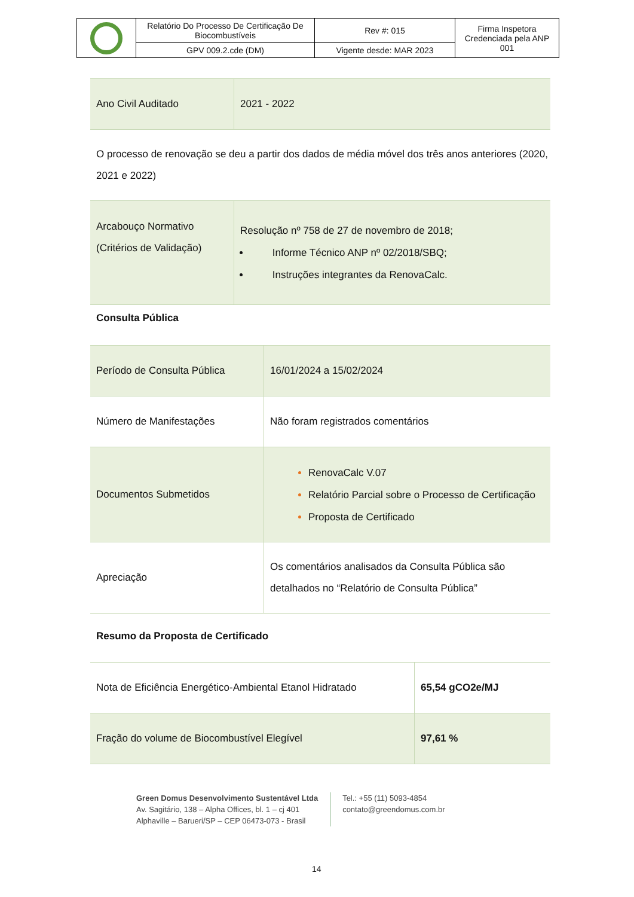| | Relatório Do Processo De Certificação De Biocombustíveis | Rev #: 015 | Firma Inspetora Credenciada pela ANP 001 |
| | GPV 009.2.cde (DM) | Vigente desde: MAR 2023 | |
| Ano Civil Auditado | 2021 - 2022 |
O processo de renovação se deu a partir dos dados de média móvel dos três anos anteriores (2020, 2021 e 2022)
| Arcabouço Normativo (Critérios de Validação) | Resolução nº 758 de 27 de novembro de 2018; Informe Técnico ANP nº 02/2018/SBQ; Instruções integrantes da RenovaCalc. |
Consulta Pública
| Período de Consulta Pública | 16/01/2024 a 15/02/2024 |
| Número de Manifestações | Não foram registrados comentários |
| Documentos Submetidos | RenovaCalc V.07 Relatório Parcial sobre o Processo de Certificação Proposta de Certificado |
| Apreciação | Os comentários analisados da Consulta Pública são detalhados no “Relatório de Consulta Pública” |
Resumo da Proposta de Certificado
| Nota de Eficiência Energético-Ambiental Etanol Hidratado | 65,54 gCO2e/MJ |
| Fração do volume de Biocombustível Elegível | 97,61 % |
Green Domus Desenvolvimento Sustentável Ltda
Av. Sagitário, 138 – Alpha Offices, bl. 1 – cj 401
Alphaville – Barueri/SP – CEP 06473-073 - Brasil
Tel.: +55 (11) 5093-4854
contato@greendomus.com.br
14